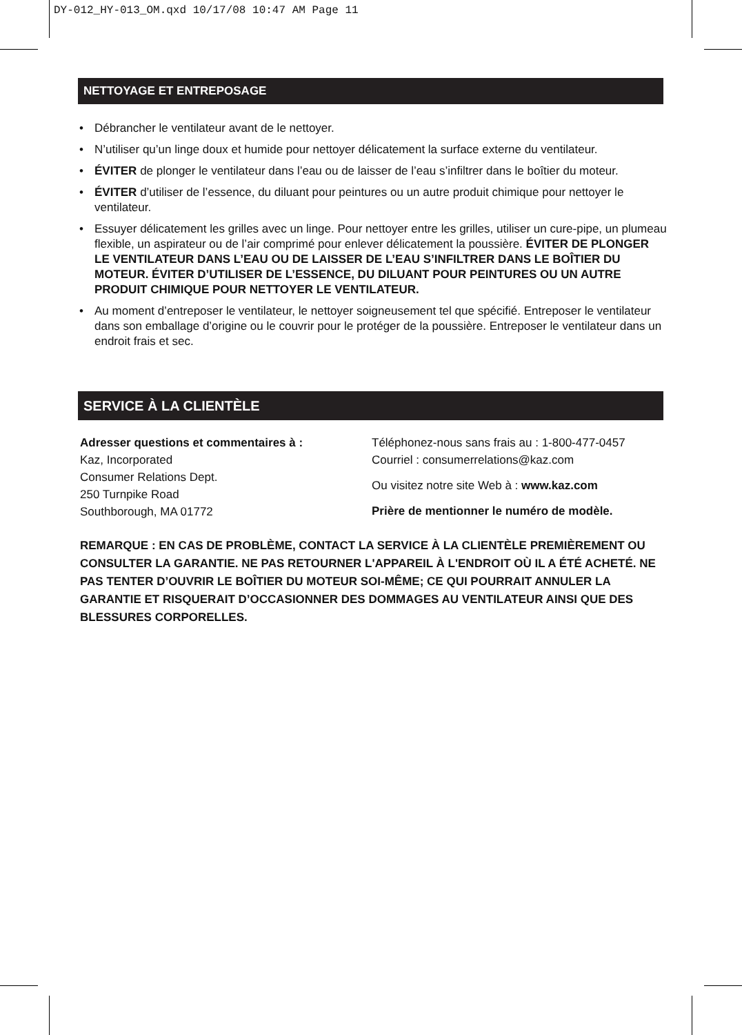DY-012_HY-013_OM.qxd 10/17/08 10:47 AM Page 11
NETTOYAGE ET ENTREPOSAGE
• Débrancher le ventilateur avant de le nettoyer.
• N’utiliser qu’un linge doux et humide pour nettoyer délicatement la surface externe du ventilateur.
• ÉVITER de plonger le ventilateur dans l’eau ou de laisser de l’eau s’infiltrer dans le boîtier du moteur.
• ÉVITER d’utiliser de l’essence, du diluant pour peintures ou un autre produit chimique pour nettoyer le ventilateur.
• Essuyer délicatement les grilles avec un linge. Pour nettoyer entre les grilles, utiliser un cure-pipe, un plumeau flexible, un aspirateur ou de l’air comprimé pour enlever délicatement la poussière. ÉVITER DE PLONGER LE VENTILATEUR DANS L’EAU OU DE LAISSER DE L’EAU S’INFILTRER DANS LE BOÎTIER DU MOTEUR. ÉVITER D’UTILISER DE L’ESSENCE, DU DILUANT POUR PEINTURES OU UN AUTRE PRODUIT CHIMIQUE POUR NETTOYER LE VENTILATEUR.
• Au moment d’entreposer le ventilateur, le nettoyer soigneusement tel que spécifié. Entreposer le ventilateur dans son emballage d’origine ou le couvrir pour le protéger de la poussière. Entreposer le ventilateur dans un endroit frais et sec.
SERVICE À LA CLIENTÈLE
Adresser questions et commentaires à :
Kaz, Incorporated
Consumer Relations Dept.
250 Turnpike Road
Southborough, MA 01772
Téléphonez-nous sans frais au : 1-800-477-0457
Courriel : consumerrelations@kaz.com
Ou visitez notre site Web à : www.kaz.com
Prière de mentionner le numéro de modèle.
REMARQUE : EN CAS DE PROBLÈME, CONTACT LA SERVICE À LA CLIENTÈLE PREMIÈREMENT OU CONSULTER LA GARANTIE. NE PAS RETOURNER L'APPAREIL À L'ENDROIT OÙ IL A ÉTÉ ACHETÉ. NE PAS TENTER D’OUVRIR LE BOÎTIER DU MOTEUR SOI-MÊME; CE QUI POURRAIT ANNULER LA GARANTIE ET RISQUERAIT D’OCCASIONNER DES DOMMAGES AU VENTILATEUR AINSI QUE DES BLESSURES CORPORELLES.